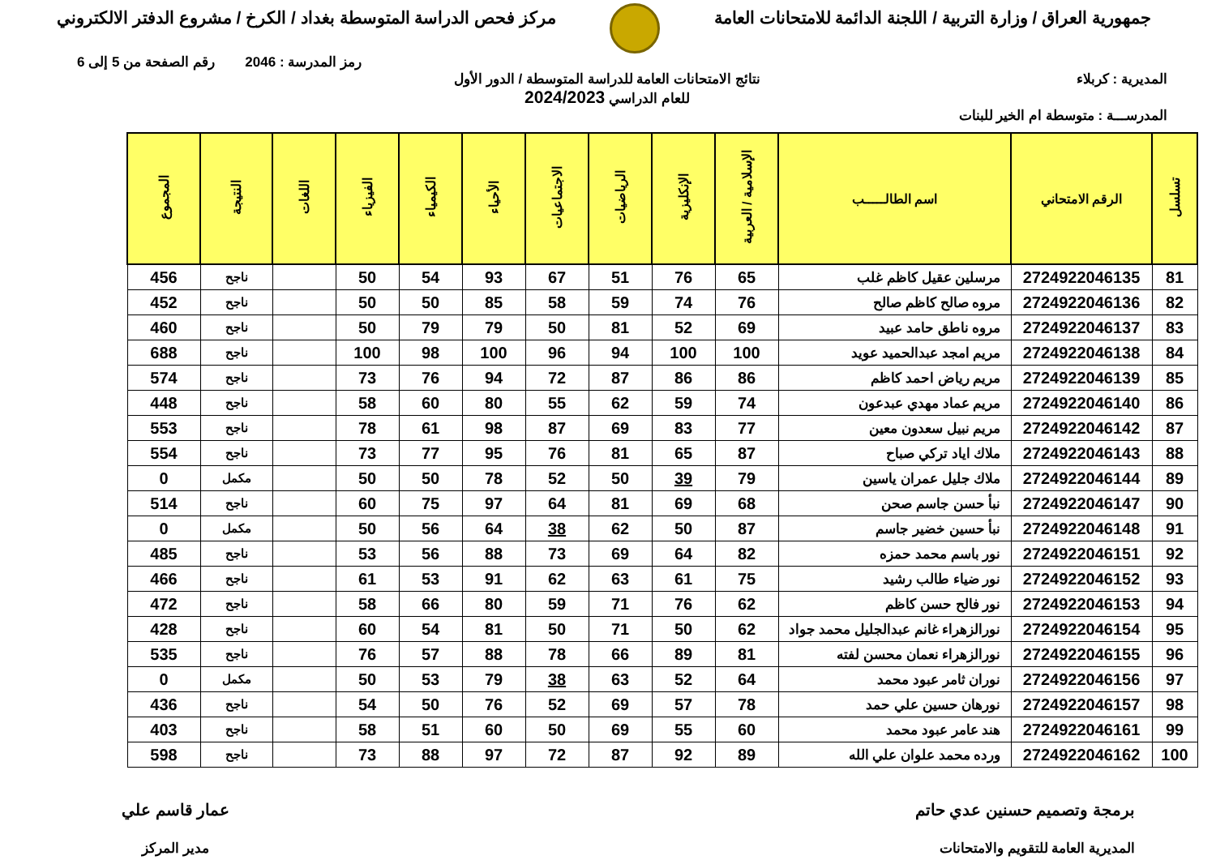جمهورية العراق / وزارة التربية / اللجنة الدائمة للامتحانات العامة
مركز فحص الدراسة المتوسطة بغداد / الكرخ / مشروع الدفتر الالكتروني
رمز المدرسة : 2046 رقم الصفحة من 5 إلى 6
المديرية : كربلاء نتائج الامتحانات العامة للدراسة المتوسطة / الدور الأول
للعام الدراسي 2024/2023
المدرســـة : متوسطة ام الخير للبنات
| تسلسل | الرقم الامتحاني | اسم الطالـــــب | الإسلامية / العربية | الإنكليزية | الرياضيات | الاجتماعيات | الأحياء | الكيمياء | الفيزياء | اللغات | النتيجة | المجموع |
| --- | --- | --- | --- | --- | --- | --- | --- | --- | --- | --- | --- | --- |
| 81 | 2724922046135 | مرسلين عقيل كاظم غلب | 65 | 76 | 51 | 67 | 93 | 54 | 50 | | ناجح | 456 |
| 82 | 2724922046136 | مروه صالح كاظم صالح | 76 | 74 | 59 | 58 | 85 | 50 | 50 | | ناجح | 452 |
| 83 | 2724922046137 | مروه ناطق حامد عبيد | 69 | 52 | 81 | 50 | 79 | 79 | 50 | | ناجح | 460 |
| 84 | 2724922046138 | مريم امجد عبدالحميد عويد | 100 | 100 | 94 | 96 | 100 | 98 | 100 | | ناجح | 688 |
| 85 | 2724922046139 | مريم رياض احمد كاظم | 86 | 86 | 87 | 72 | 94 | 76 | 73 | | ناجح | 574 |
| 86 | 2724922046140 | مريم عماد مهدي عبدعون | 74 | 59 | 62 | 55 | 80 | 60 | 58 | | ناجح | 448 |
| 87 | 2724922046142 | مريم نبيل سعدون معين | 77 | 83 | 69 | 87 | 98 | 61 | 78 | | ناجح | 553 |
| 88 | 2724922046143 | ملاك اياد تركي صباح | 87 | 65 | 81 | 76 | 95 | 77 | 73 | | ناجح | 554 |
| 89 | 2724922046144 | ملاك جليل عمران ياسين | 79 | 39 | 50 | 52 | 78 | 50 | 50 | | مكمل | 0 |
| 90 | 2724922046147 | نبأ حسن جاسم صحن | 68 | 69 | 81 | 64 | 97 | 75 | 60 | | ناجح | 514 |
| 91 | 2724922046148 | نبأ حسين خضير جاسم | 87 | 50 | 62 | 38 | 64 | 56 | 50 | | مكمل | 0 |
| 92 | 2724922046151 | نور باسم محمد حمزه | 82 | 64 | 69 | 73 | 88 | 56 | 53 | | ناجح | 485 |
| 93 | 2724922046152 | نور ضياء طالب رشيد | 75 | 61 | 63 | 62 | 91 | 53 | 61 | | ناجح | 466 |
| 94 | 2724922046153 | نور فالح حسن كاظم | 62 | 76 | 71 | 59 | 80 | 66 | 58 | | ناجح | 472 |
| 95 | 2724922046154 | نورالزهراء غانم عبدالجليل محمد جواد | 62 | 50 | 71 | 50 | 81 | 54 | 60 | | ناجح | 428 |
| 96 | 2724922046155 | نورالزهراء نعمان محسن لفته | 81 | 89 | 66 | 78 | 88 | 57 | 76 | | ناجح | 535 |
| 97 | 2724922046156 | نوران ثامر عبود محمد | 64 | 52 | 63 | 38 | 79 | 53 | 50 | | مكمل | 0 |
| 98 | 2724922046157 | نورهان حسين علي حمد | 78 | 57 | 69 | 52 | 76 | 50 | 54 | | ناجح | 436 |
| 99 | 2724922046161 | هند عامر عبود محمد | 60 | 55 | 69 | 50 | 60 | 51 | 58 | | ناجح | 403 |
| 100 | 2724922046162 | ورده محمد علوان علي الله | 89 | 92 | 87 | 72 | 97 | 88 | 73 | | ناجح | 598 |
برمجة وتصميم حسنين عدي حاتم
المديرية العامة للتقويم والامتحانات
عمار قاسم علي
مدير المركز